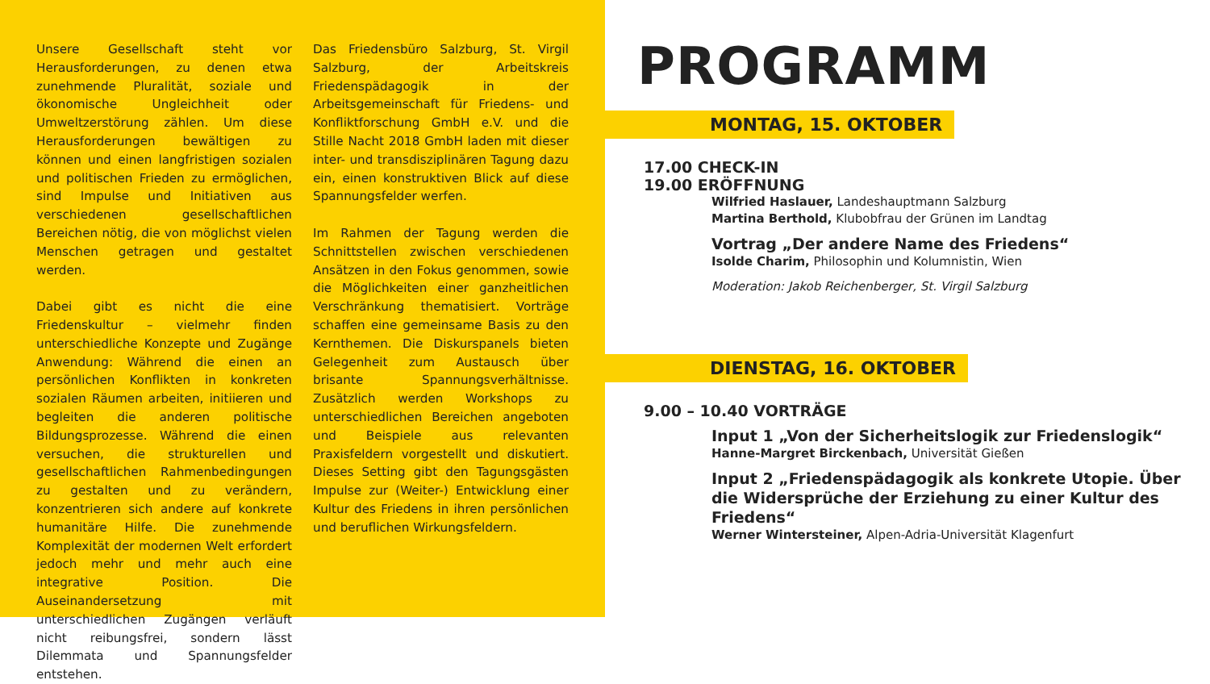Unsere Gesellschaft steht vor Herausforderungen, zu denen etwa zunehmende Pluralität, soziale und ökonomische Ungleichheit oder Umweltzerstörung zählen. Um diese Herausforderungen bewältigen zu können und einen langfristigen sozialen und politischen Frieden zu ermöglichen, sind Impulse und Initiativen aus verschiedenen gesellschaftlichen Bereichen nötig, die von möglichst vielen Menschen getragen und gestaltet werden.
Dabei gibt es nicht die eine Friedenskultur – vielmehr finden unterschiedliche Konzepte und Zugänge Anwendung: Während die einen an persönlichen Konflikten in konkreten sozialen Räumen arbeiten, initiieren und begleiten die anderen politische Bildungsprozesse. Während die einen versuchen, die strukturellen und gesellschaftlichen Rahmenbedingungen zu gestalten und zu verändern, konzentrieren sich andere auf konkrete humanitäre Hilfe. Die zunehmende Komplexität der modernen Welt erfordert jedoch mehr und mehr auch eine integrative Position. Die Auseinandersetzung mit unterschiedlichen Zugängen verläuft nicht reibungsfrei, sondern lässt Dilemmata und Spannungsfelder entstehen.
Das Friedensbüro Salzburg, St. Virgil Salzburg, der Arbeitskreis Friedenspädagogik in der Arbeitsgemeinschaft für Friedens- und Konfliktforschung GmbH e.V. und die Stille Nacht 2018 GmbH laden mit dieser inter- und transdisziplinären Tagung dazu ein, einen konstruktiven Blick auf diese Spannungsfelder werfen.
Im Rahmen der Tagung werden die Schnittstellen zwischen verschiedenen Ansätzen in den Fokus genommen, sowie die Möglichkeiten einer ganzheitlichen Verschränkung thematisiert. Vorträge schaffen eine gemeinsame Basis zu den Kernthemen. Die Diskurspanels bieten Gelegenheit zum Austausch über brisante Spannungsverhältnisse. Zusätzlich werden Workshops zu unterschiedlichen Bereichen angeboten und Beispiele aus relevanten Praxisfeldern vorgestellt und diskutiert. Dieses Setting gibt den Tagungsgästen Impulse zur (Weiter-) Entwicklung einer Kultur des Friedens in ihren persönlichen und beruflichen Wirkungsfeldern.
PROGRAMM
MONTAG, 15. OKTOBER
17.00 CHECK-IN
19.00 ERÖFFNUNG
Wilfried Haslauer, Landeshauptmann Salzburg
Martina Berthold, Klubobfrau der Grünen im Landtag
Vortrag „Der andere Name des Friedens“
Isolde Charim, Philosophin und Kolumnistin, Wien
Moderation: Jakob Reichenberger, St. Virgil Salzburg
DIENSTAG, 16. OKTOBER
9.00 – 10.40 VORTRÄGE
Input 1 „Von der Sicherheitslogik zur Friedenslogik“
Hanne-Margret Birckenbach, Universität Gießen
Input 2 „Friedenspädagogik als konkrete Utopie. Über die Widersprüche der Erziehung zu einer Kultur des Friedens“
Werner Wintersteiner, Alpen-Adria-Universität Klagenfurt